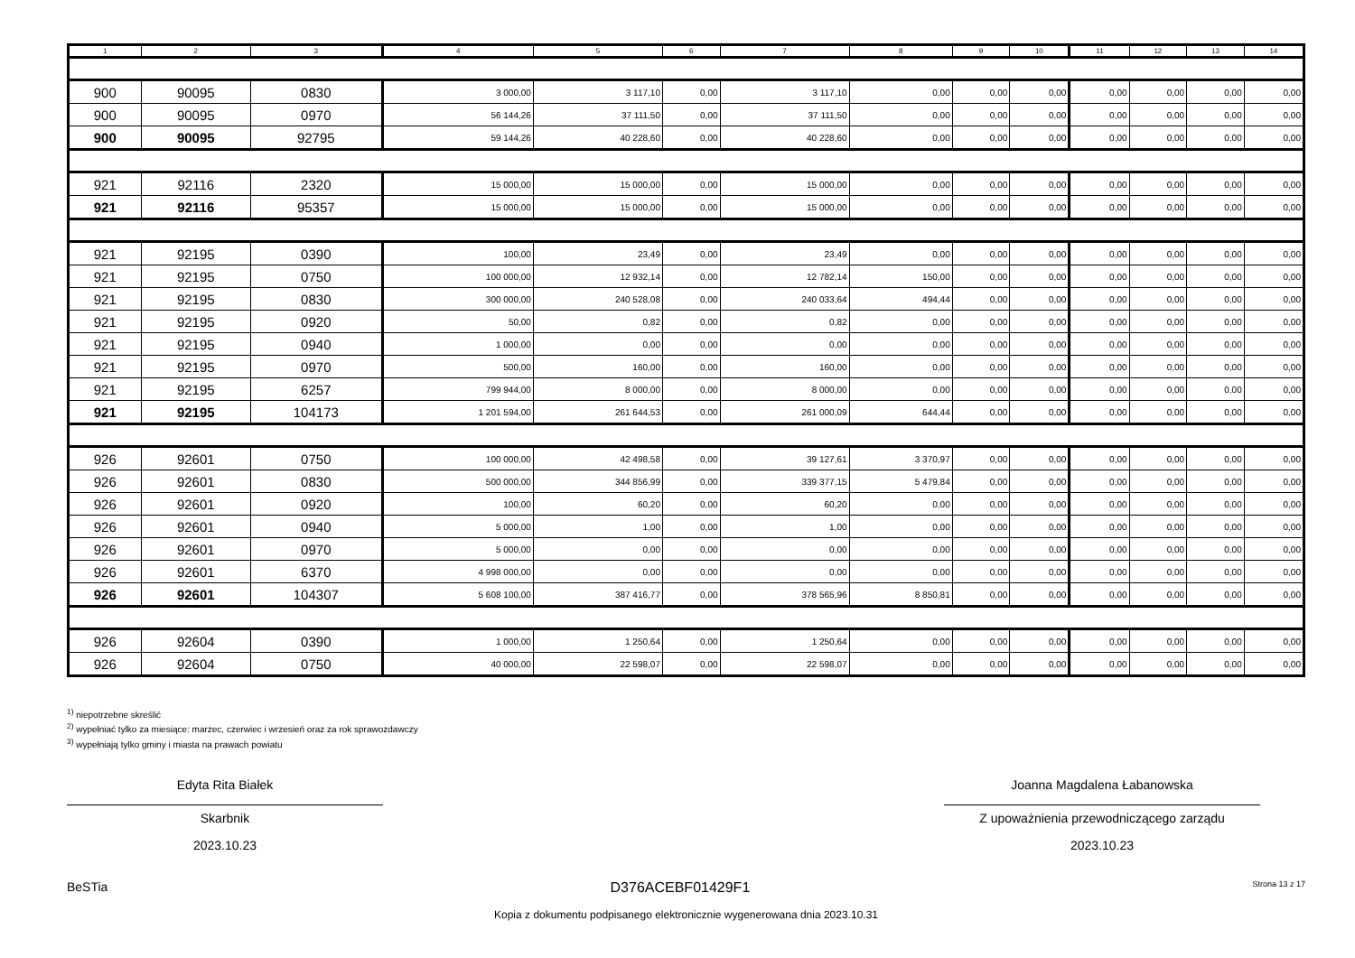| 1 | 2 | 3 | 4 | 5 | 6 | 7 | 8 | 9 | 10 | 11 | 12 | 13 | 14 |
| --- | --- | --- | --- | --- | --- | --- | --- | --- | --- | --- | --- | --- | --- |
| 900 | 90095 | 0830 | 3 000,00 | 3 117,10 | 0,00 | 3 117,10 | 0,00 | 0,00 | 0,00 | 0,00 | 0,00 | 0,00 | 0,00 |
| 900 | 90095 | 0970 | 56 144,26 | 37 111,50 | 0,00 | 37 111,50 | 0,00 | 0,00 | 0,00 | 0,00 | 0,00 | 0,00 | 0,00 |
| 900 | 90095 | 92795 | 59 144,26 | 40 228,60 | 0,00 | 40 228,60 | 0,00 | 0,00 | 0,00 | 0,00 | 0,00 | 0,00 | 0,00 |
| 921 | 92116 | 2320 | 15 000,00 | 15 000,00 | 0,00 | 15 000,00 | 0,00 | 0,00 | 0,00 | 0,00 | 0,00 | 0,00 | 0,00 |
| 921 | 92116 | 95357 | 15 000,00 | 15 000,00 | 0,00 | 15 000,00 | 0,00 | 0,00 | 0,00 | 0,00 | 0,00 | 0,00 | 0,00 |
| 921 | 92195 | 0390 | 100,00 | 23,49 | 0,00 | 23,49 | 0,00 | 0,00 | 0,00 | 0,00 | 0,00 | 0,00 | 0,00 |
| 921 | 92195 | 0750 | 100 000,00 | 12 932,14 | 0,00 | 12 782,14 | 150,00 | 0,00 | 0,00 | 0,00 | 0,00 | 0,00 | 0,00 |
| 921 | 92195 | 0830 | 300 000,00 | 240 528,08 | 0,00 | 240 033,64 | 494,44 | 0,00 | 0,00 | 0,00 | 0,00 | 0,00 | 0,00 |
| 921 | 92195 | 0920 | 50,00 | 0,82 | 0,00 | 0,82 | 0,00 | 0,00 | 0,00 | 0,00 | 0,00 | 0,00 | 0,00 |
| 921 | 92195 | 0940 | 1 000,00 | 0,00 | 0,00 | 0,00 | 0,00 | 0,00 | 0,00 | 0,00 | 0,00 | 0,00 | 0,00 |
| 921 | 92195 | 0970 | 500,00 | 160,00 | 0,00 | 160,00 | 0,00 | 0,00 | 0,00 | 0,00 | 0,00 | 0,00 | 0,00 |
| 921 | 92195 | 6257 | 799 944,00 | 8 000,00 | 0,00 | 8 000,00 | 0,00 | 0,00 | 0,00 | 0,00 | 0,00 | 0,00 | 0,00 |
| 921 | 92195 | 104173 | 1 201 594,00 | 261 644,53 | 0,00 | 261 000,09 | 644,44 | 0,00 | 0,00 | 0,00 | 0,00 | 0,00 | 0,00 |
| 926 | 92601 | 0750 | 100 000,00 | 42 498,58 | 0,00 | 39 127,61 | 3 370,97 | 0,00 | 0,00 | 0,00 | 0,00 | 0,00 | 0,00 |
| 926 | 92601 | 0830 | 500 000,00 | 344 856,99 | 0,00 | 339 377,15 | 5 479,84 | 0,00 | 0,00 | 0,00 | 0,00 | 0,00 | 0,00 |
| 926 | 92601 | 0920 | 100,00 | 60,20 | 0,00 | 60,20 | 0,00 | 0,00 | 0,00 | 0,00 | 0,00 | 0,00 | 0,00 |
| 926 | 92601 | 0940 | 5 000,00 | 1,00 | 0,00 | 1,00 | 0,00 | 0,00 | 0,00 | 0,00 | 0,00 | 0,00 | 0,00 |
| 926 | 92601 | 0970 | 5 000,00 | 0,00 | 0,00 | 0,00 | 0,00 | 0,00 | 0,00 | 0,00 | 0,00 | 0,00 | 0,00 |
| 926 | 92601 | 6370 | 4 998 000,00 | 0,00 | 0,00 | 0,00 | 0,00 | 0,00 | 0,00 | 0,00 | 0,00 | 0,00 | 0,00 |
| 926 | 92601 | 104307 | 5 608 100,00 | 387 416,77 | 0,00 | 378 565,96 | 8 850,81 | 0,00 | 0,00 | 0,00 | 0,00 | 0,00 | 0,00 |
| 926 | 92604 | 0390 | 1 000,00 | 1 250,64 | 0,00 | 1 250,64 | 0,00 | 0,00 | 0,00 | 0,00 | 0,00 | 0,00 | 0,00 |
| 926 | 92604 | 0750 | 40 000,00 | 22 598,07 | 0,00 | 22 598,07 | 0,00 | 0,00 | 0,00 | 0,00 | 0,00 | 0,00 | 0,00 |
<sup>1)</sup> niepotrzebne skreślić
<sup>2)</sup> wypełniać tylko za miesiące: marzec, czerwiec i wrzesień oraz za rok sprawozdawczy
<sup>3)</sup> wypełniają tylko gminy i miasta na prawach powiatu
Edyta Rita Białek
Skarbnik
2023.10.23
Joanna Magdalena Łabanowska
Z upoważnienia przewodniczącego zarządu
2023.10.23
BeSTia D376ACEBF01429F1 Strona 13 z 17
Kopia z dokumentu podpisanego elektronicznie wygenerowana dnia 2023.10.31